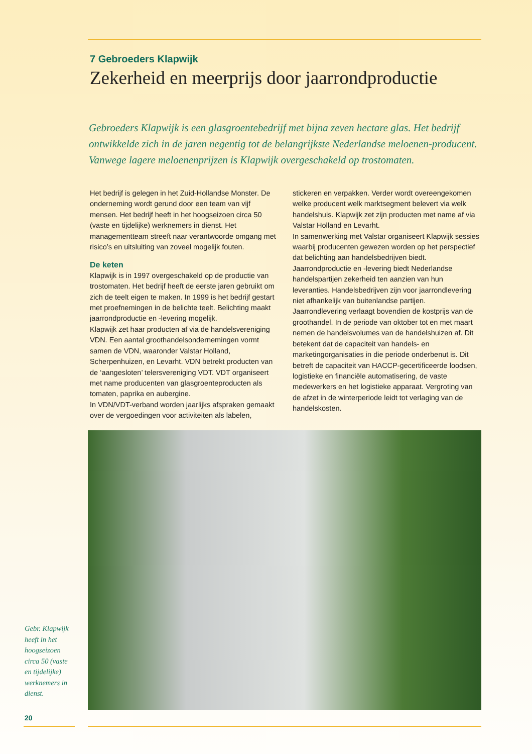7 Gebroeders Klapwijk
Zekerheid en meerprijs door jaarrondproductie
Gebroeders Klapwijk is een glasgroentebedrijf met bijna zeven hectare glas. Het bedrijf ontwikkelde zich in de jaren negentig tot de belangrijkste Nederlandse meloenen-producent. Vanwege lagere meloenenprijzen is Klapwijk overgeschakeld op trostomaten.
Het bedrijf is gelegen in het Zuid-Hollandse Monster. De onderneming wordt gerund door een team van vijf mensen. Het bedrijf heeft in het hoogseizoen circa 50 (vaste en tijdelijke) werknemers in dienst. Het managementteam streeft naar verantwoorde omgang met risico’s en uitsluiting van zoveel mogelijk fouten.
De keten
Klapwijk is in 1997 overgeschakeld op de productie van trostomaten. Het bedrijf heeft de eerste jaren gebruikt om zich de teelt eigen te maken. In 1999 is het bedrijf gestart met proefnemingen in de belichte teelt. Belichting maakt jaarrondproductie en -levering mogelijk.
Klapwijk zet haar producten af via de handelsvereniging VDN. Een aantal groothandelsondernemingen vormt samen de VDN, waaronder Valstar Holland, Scherpenhuizen, en Levarht. VDN betrekt producten van de ‘aangesloten’ telersvereniging VDT. VDT organiseert met name producenten van glasgroenteproducten als tomaten, paprika en aubergine.
In VDN/VDT-verband worden jaarlijks afspraken gemaakt over de vergoedingen voor activiteiten als labelen, stickeren en verpakken. Verder wordt overeengekomen welke producent welk marktsegment belevert via welk handelshuis. Klapwijk zet zijn producten met name af via Valstar Holland en Levarht.
In samenwerking met Valstar organiseert Klapwijk sessies waarbij producenten gewezen worden op het perspectief dat belichting aan handelsbedrijven biedt. Jaarrondproductie en -levering biedt Nederlandse handelspartijen zekerheid ten aanzien van hun leveranties. Handelsbedrijven zijn voor jaarrondlevering niet afhankelijk van buitenlandse partijen. Jaarrondlevering verlaagt bovendien de kostprijs van de groothandel. In de periode van oktober tot en met maart nemen de handelsvolumes van de handelshuizen af. Dit betekent dat de capaciteit van handels- en marketingorganisaties in die periode onderbenut is. Dit betreft de capaciteit van HACCP-gecertificeerde loodsen, logistieke en financiële automatisering, de vaste medewerkers en het logistieke apparaat. Vergroting van de afzet in de winterperiode leidt tot verlaging van de handelskosten.
Gebr. Klapwijk heeft in het hoogseizoen circa 50 (vaste en tijdelijke) werknemers in dienst.
20